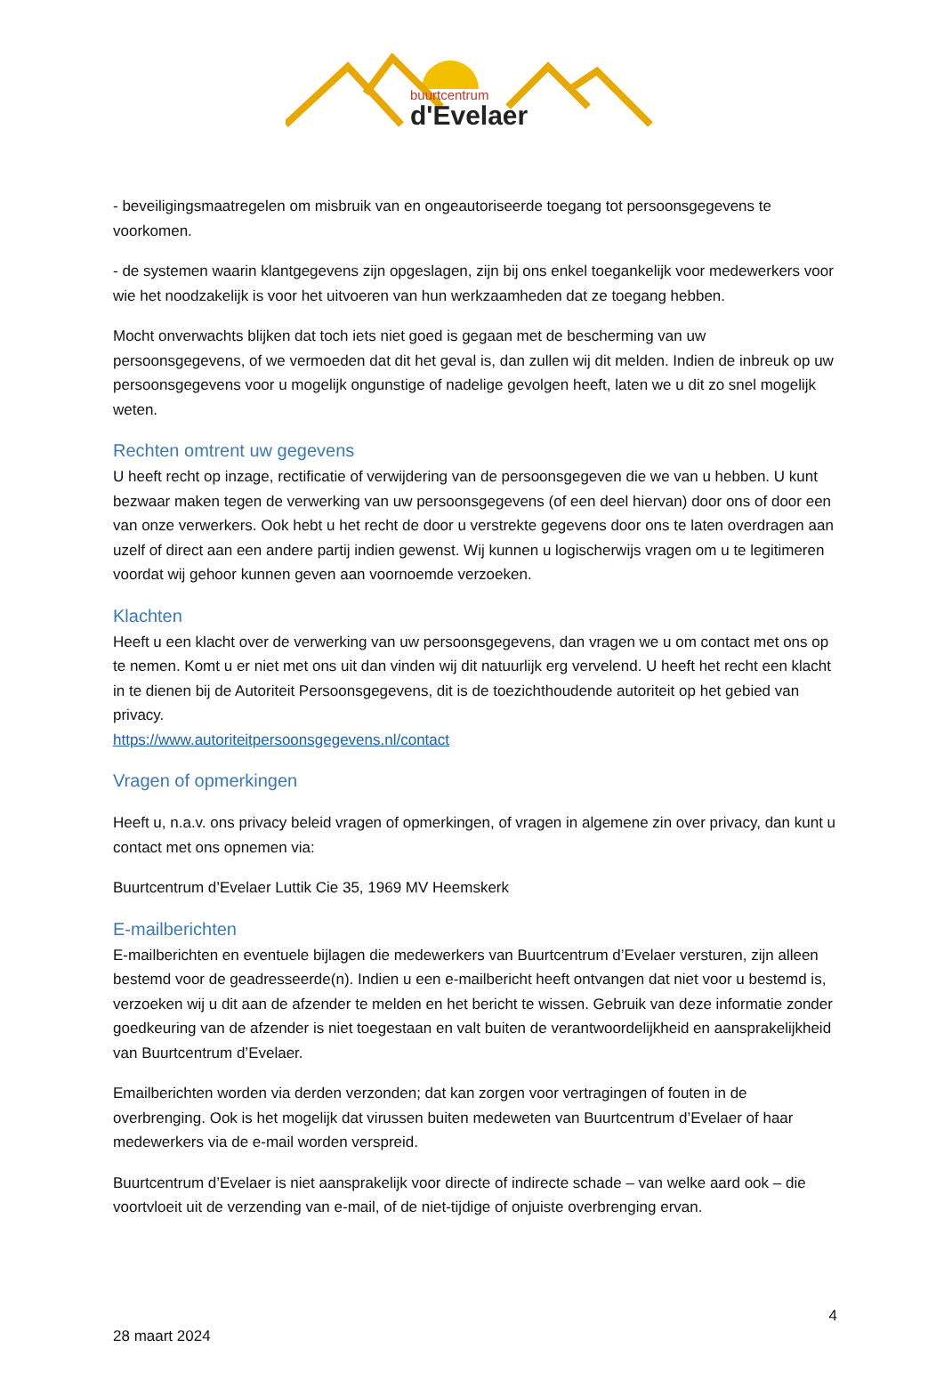buurtcentrum
d'Evelaer
- beveiligingsmaatregelen om misbruik van en ongeautoriseerde toegang tot persoonsgegevens te voorkomen.
- de systemen waarin klantgegevens zijn opgeslagen, zijn bij ons enkel toegankelijk voor medewerkers voor wie het noodzakelijk is voor het uitvoeren van hun werkzaamheden dat ze toegang hebben.
Mocht onverwachts blijken dat toch iets niet goed is gegaan met de bescherming van uw persoonsgegevens, of we vermoeden dat dit het geval is, dan zullen wij dit melden. Indien de inbreuk op uw persoonsgegevens voor u mogelijk ongunstige of nadelige gevolgen heeft, laten we u dit zo snel mogelijk weten.
Rechten omtrent uw gegevens
U heeft recht op inzage, rectificatie of verwijdering van de persoonsgegeven die we van u hebben. U kunt bezwaar maken tegen de verwerking van uw persoonsgegevens (of een deel hiervan) door ons of door een van onze verwerkers. Ook hebt u het recht de door u verstrekte gegevens door ons te laten overdragen aan uzelf of direct aan een andere partij indien gewenst. Wij kunnen u logischerwijs vragen om u te legitimeren voordat wij gehoor kunnen geven aan voornoemde verzoeken.
Klachten
Heeft u een klacht over de verwerking van uw persoonsgegevens, dan vragen we u om contact met ons op te nemen. Komt u er niet met ons uit dan vinden wij dit natuurlijk erg vervelend. U heeft het recht een klacht in te dienen bij de Autoriteit Persoonsgegevens, dit is de toezichthoudende autoriteit op het gebied van privacy.
https://www.autoriteitpersoonsgegevens.nl/contact
Vragen of opmerkingen
Heeft u, n.a.v. ons privacy beleid vragen of opmerkingen, of vragen in algemene zin over privacy, dan kunt u contact met ons opnemen via:
Buurtcentrum d’Evelaer Luttik Cie 35, 1969 MV Heemskerk
E-mailberichten
E-mailberichten en eventuele bijlagen die medewerkers van Buurtcentrum d’Evelaer versturen, zijn alleen bestemd voor de geadresseerde(n). Indien u een e-mailbericht heeft ontvangen dat niet voor u bestemd is, verzoeken wij u dit aan de afzender te melden en het bericht te wissen. Gebruik van deze informatie zonder goedkeuring van de afzender is niet toegestaan en valt buiten de verantwoordelijkheid en aansprakelijkheid van Buurtcentrum d’Evelaer.
Emailberichten worden via derden verzonden; dat kan zorgen voor vertragingen of fouten in de overbrenging. Ook is het mogelijk dat virussen buiten medeweten van Buurtcentrum d’Evelaer of haar medewerkers via de e-mail worden verspreid.
Buurtcentrum d’Evelaer is niet aansprakelijk voor directe of indirecte schade – van welke aard ook – die voortvloeit uit de verzending van e-mail, of de niet-tijdige of onjuiste overbrenging ervan.
4
28 maart 2024